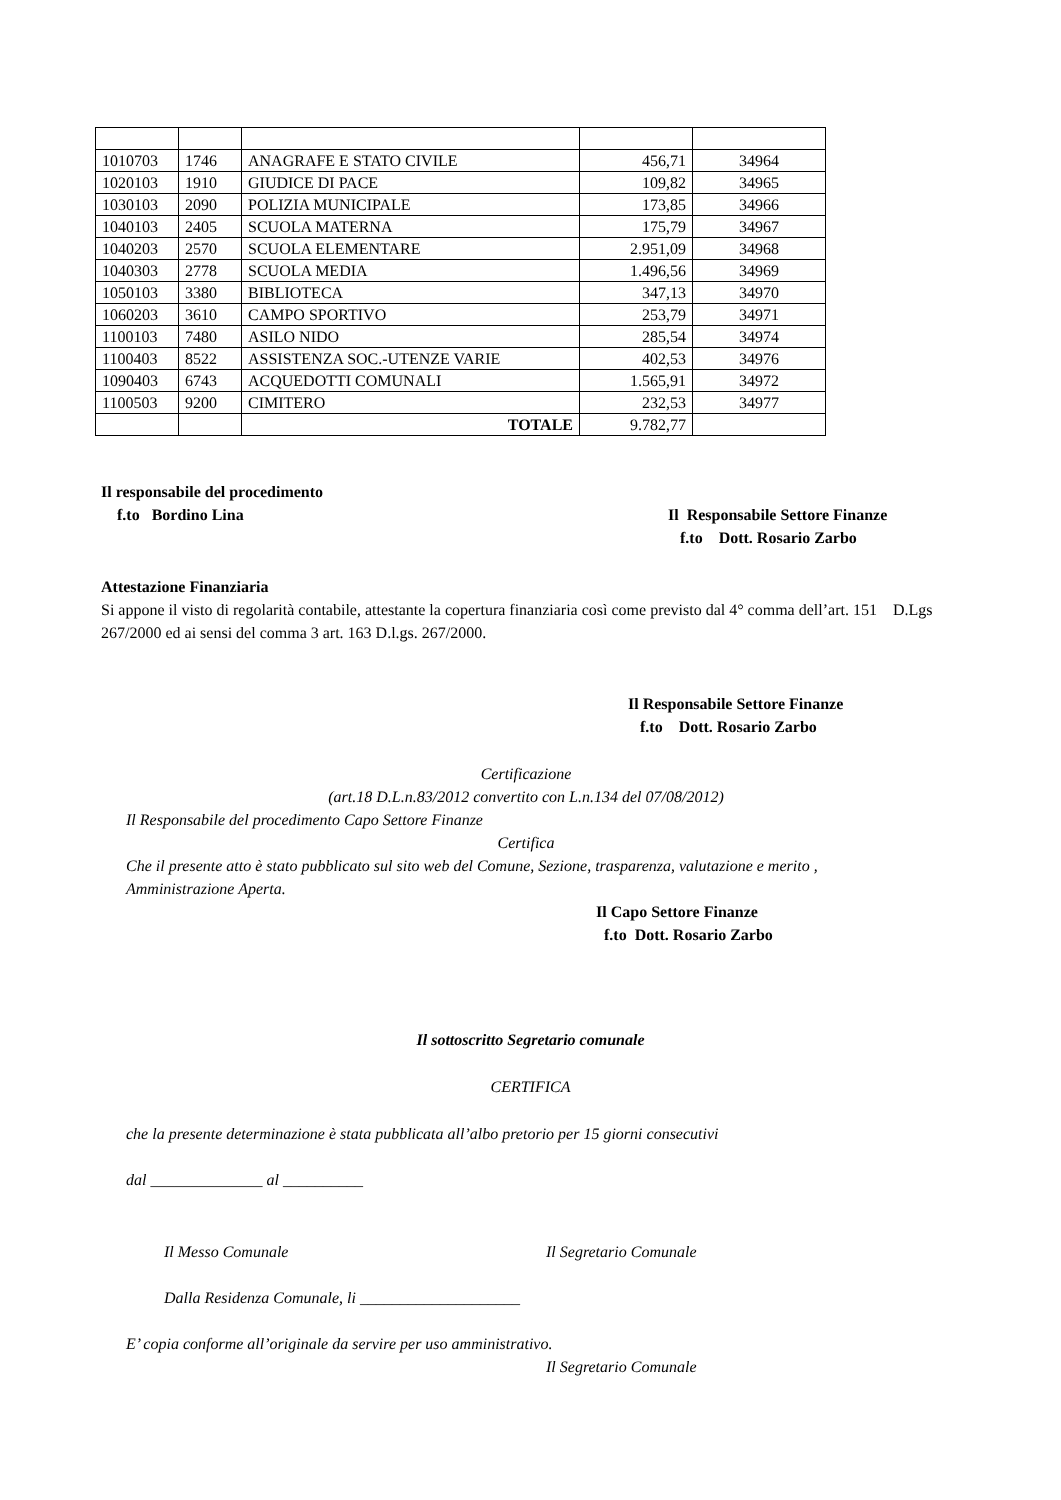| 1010703 | 1746 | ANAGRAFE E STATO CIVILE | 456,71 | 34964 |
| 1020103 | 1910 | GIUDICE DI PACE | 109,82 | 34965 |
| 1030103 | 2090 | POLIZIA MUNICIPALE | 173,85 | 34966 |
| 1040103 | 2405 | SCUOLA MATERNA | 175,79 | 34967 |
| 1040203 | 2570 | SCUOLA ELEMENTARE | 2.951,09 | 34968 |
| 1040303 | 2778 | SCUOLA MEDIA | 1.496,56 | 34969 |
| 1050103 | 3380 | BIBLIOTECA | 347,13 | 34970 |
| 1060203 | 3610 | CAMPO SPORTIVO | 253,79 | 34971 |
| 1100103 | 7480 | ASILO NIDO | 285,54 | 34974 |
| 1100403 | 8522 | ASSISTENZA SOC.-UTENZE VARIE | 402,53 | 34976 |
| 1090403 | 6743 | ACQUEDOTTI COMUNALI | 1.565,91 | 34972 |
| 1100503 | 9200 | CIMITERO | 232,53 | 34977 |
| | | TOTALE | 9.782,77 | |
Il responsabile del procedimento
f.to Bordino Lina
Il Responsabile Settore Finanze
f.to Dott. Rosario Zarbo
Attestazione Finanziaria
Si appone il visto di regolarità contabile, attestante la copertura finanziaria così come previsto dal 4° comma dell’art. 151 D.Lgs 267/2000 ed ai sensi del comma 3 art. 163 D.l.gs. 267/2000.
Il Responsabile Settore Finanze
f.to Dott. Rosario Zarbo
Certificazione
(art.18 D.L.n.83/2012 convertito con L.n.134 del 07/08/2012)
Il Responsabile del procedimento Capo Settore Finanze
Certifica
Che il presente atto è stato pubblicato sul sito web del Comune, Sezione, trasparenza, valutazione e merito , Amministrazione Aperta.
Il Capo Settore Finanze
f.to Dott. Rosario Zarbo
Il sottoscritto Segretario comunale
CERTIFICA
che la presente determinazione è stata pubblicata all’albo pretorio per 15 giorni consecutivi
dal ______________ al __________
Il Messo Comunale Il Segretario Comunale
Dalla Residenza Comunale, li ____________________
E’ copia conforme all’originale da servire per uso amministrativo.
Il Segretario Comunale